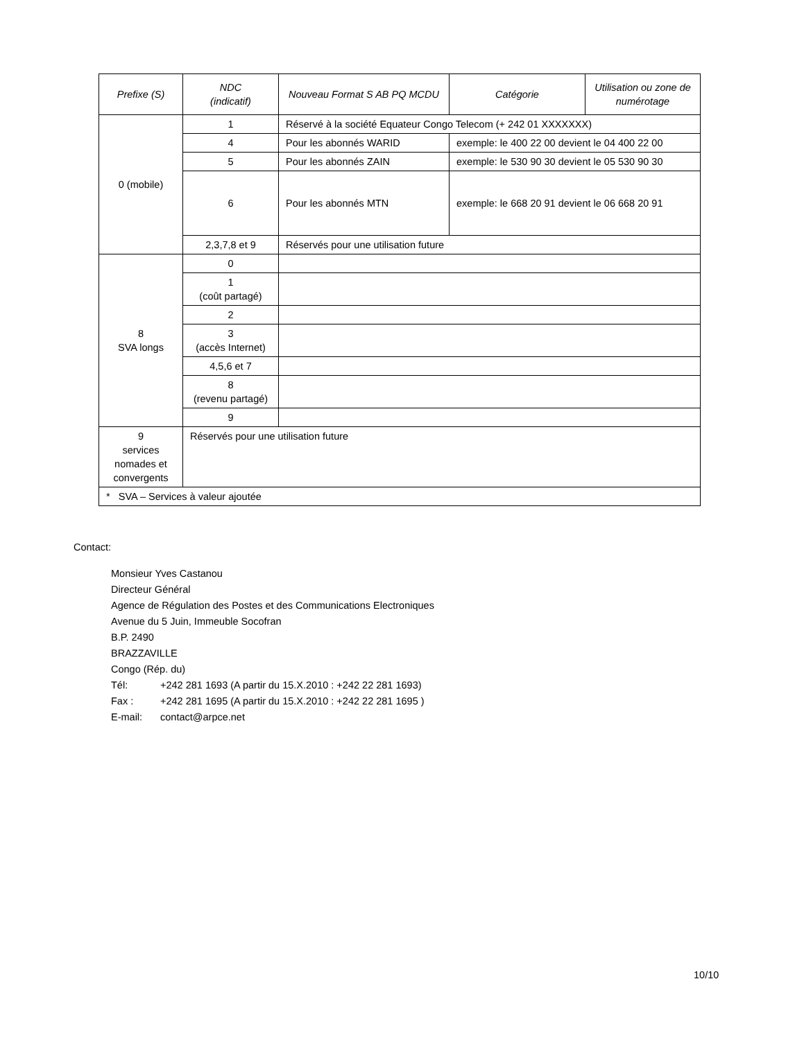| Prefixe (S) | NDC (indicatif) | Nouveau Format S AB PQ MCDU | Catégorie | Utilisation ou zone de numérotage |
| --- | --- | --- | --- | --- |
| 0 (mobile) | 1 | Réservé à la société Equateur Congo Telecom (+ 242 01 XXXXXXX) | | |
| | 4 | Pour les abonnés WARID | exemple: le 400 22 00 devient le 04 400 22 00 | |
| | 5 | Pour les abonnés ZAIN | exemple: le 530 90 30 devient le 05 530 90 30 | |
| | 6 | Pour les abonnés MTN | exemple: le 668 20 91 devient le 06 668 20 91 | |
| | 2,3,7,8 et 9 | Réservés pour une utilisation future | | |
| 8 SVA longs | 0 | | | |
| | 1 (coût partagé) | | | |
| | 2 | | | |
| | 3 (accès Internet) | | | |
| | 4,5,6 et 7 | | | |
| | 8 (revenu partagé) | | | |
| | 9 | | | |
| 9 services nomades et convergents | Réservés pour une utilisation future | | | |
| * SVA – Services à valeur ajoutée | | | | |
Contact:
Monsieur Yves Castanou
Directeur Général
Agence de Régulation des Postes et des Communications Electroniques
Avenue du 5 Juin, Immeuble Socofran
B.P. 2490
BRAZZAVILLE
Congo (Rép. du)
Tél: +242 281 1693 (A partir du 15.X.2010 : +242 22 281 1693)
Fax : +242 281 1695 (A partir du 15.X.2010 : +242 22 281 1695 )
E-mail: contact@arpce.net
10/10